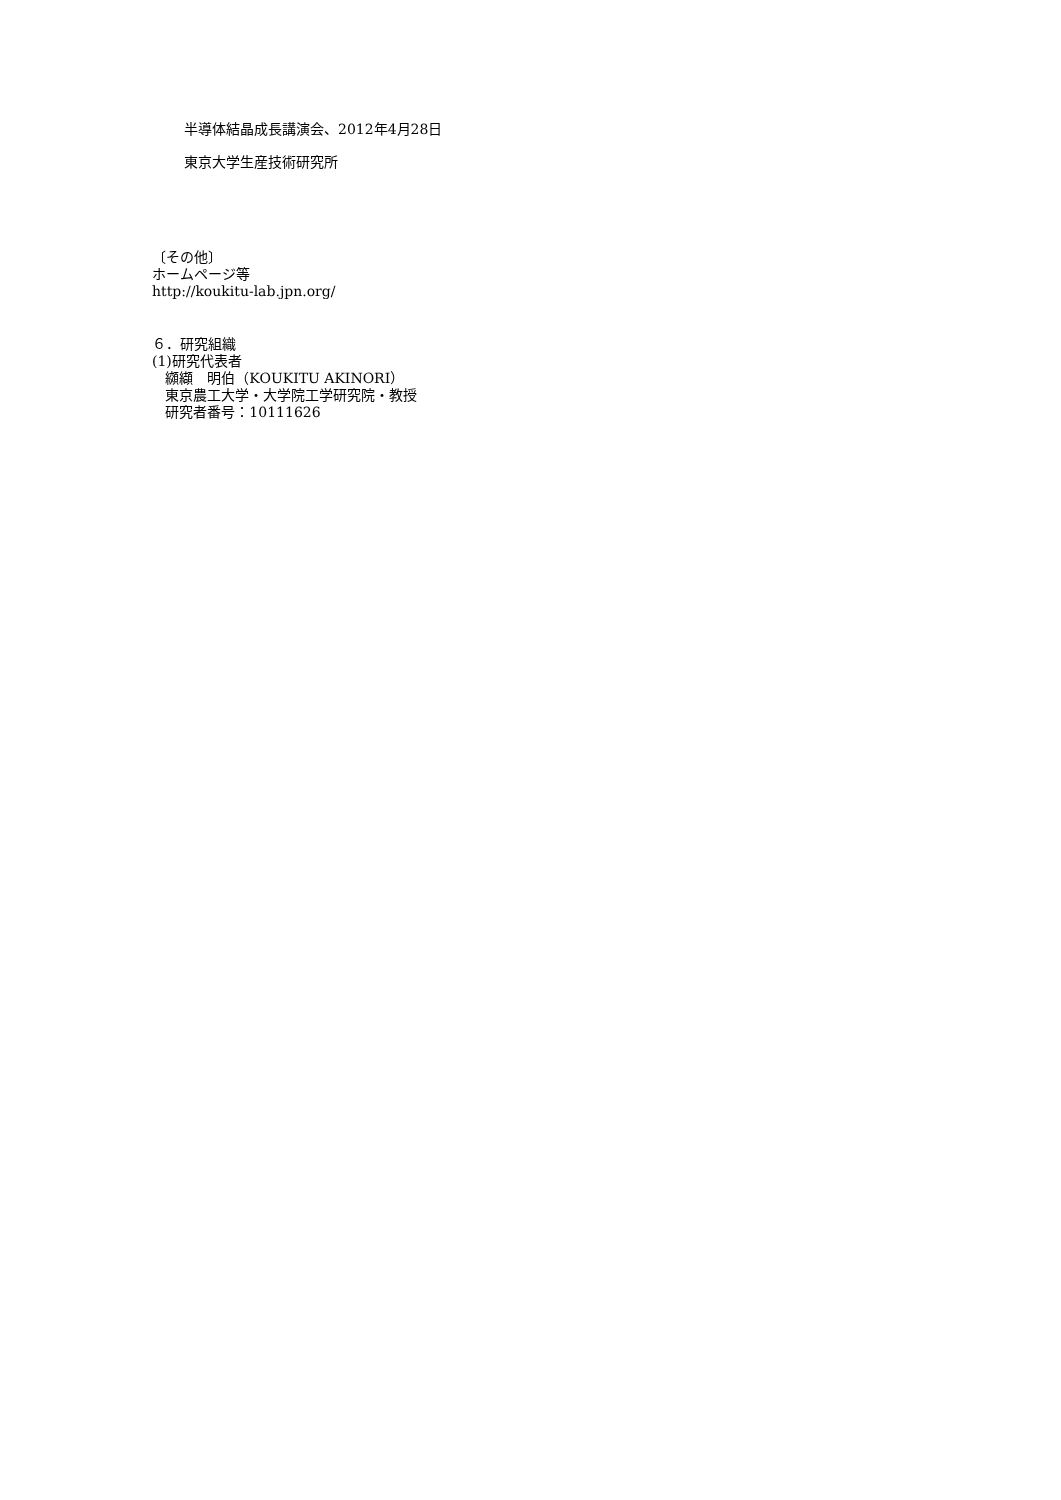半導体結晶成長講演会、2012年4月28日
東京大学生産技術研究所
〔その他〕
ホームページ等
http://koukitu-lab.jpn.org/
６．研究組織
(1)研究代表者
纐纈　明伯（KOUKITU AKINORI）
東京農工大学・大学院工学研究院・教授
研究者番号：10111626